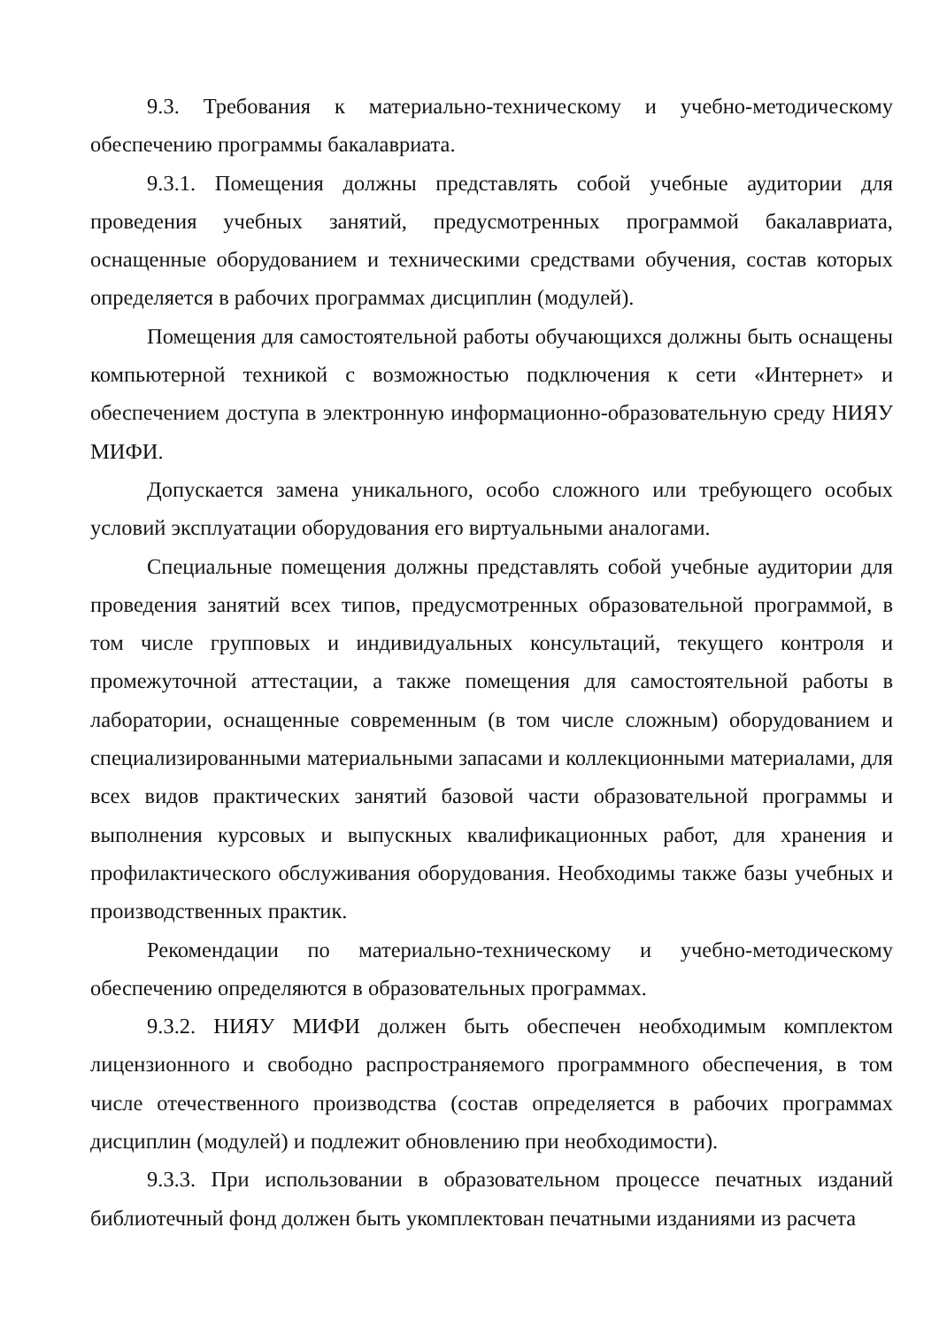9.3. Требования к материально-техническому и учебно-методическому обеспечению программы бакалавриата.
9.3.1. Помещения должны представлять собой учебные аудитории для проведения учебных занятий, предусмотренных программой бакалавриата, оснащенные оборудованием и техническими средствами обучения, состав которых определяется в рабочих программах дисциплин (модулей).
Помещения для самостоятельной работы обучающихся должны быть оснащены компьютерной техникой с возможностью подключения к сети «Интернет» и обеспечением доступа в электронную информационно-образовательную среду НИЯУ МИФИ.
Допускается замена уникального, особо сложного или требующего особых условий эксплуатации оборудования его виртуальными аналогами.
Специальные помещения должны представлять собой учебные аудитории для проведения занятий всех типов, предусмотренных образовательной программой, в том числе групповых и индивидуальных консультаций, текущего контроля и промежуточной аттестации, а также помещения для самостоятельной работы в лаборатории, оснащенные современным (в том числе сложным) оборудованием и специализированными материальными запасами и коллекционными материалами, для всех видов практических занятий базовой части образовательной программы и выполнения курсовых и выпускных квалификационных работ, для хранения и профилактического обслуживания оборудования. Необходимы также базы учебных и производственных практик.
Рекомендации по материально-техническому и учебно-методическому обеспечению определяются в образовательных программах.
9.3.2. НИЯУ МИФИ должен быть обеспечен необходимым комплектом лицензионного и свободно распространяемого программного обеспечения, в том числе отечественного производства (состав определяется в рабочих программах дисциплин (модулей) и подлежит обновлению при необходимости).
9.3.3. При использовании в образовательном процессе печатных изданий библиотечный фонд должен быть укомплектован печатными изданиями из расчета